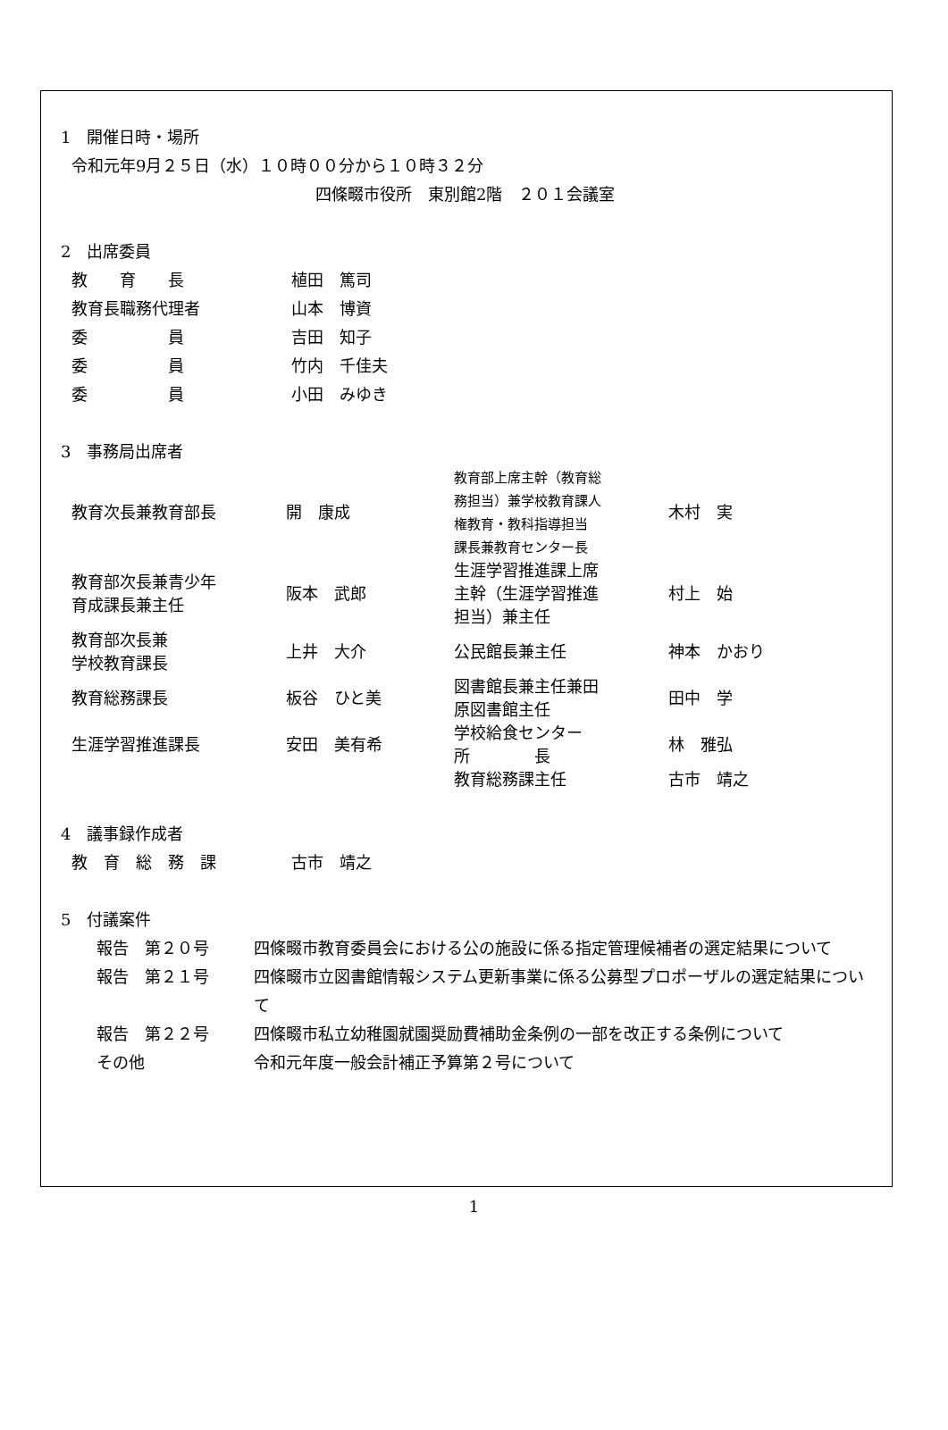1　開催日時・場所
令和元年9月２５日（水）１０時００分から１０時３２分
四條畷市役所　東別館2階　２０１会議室
2　出席委員
| 教 育 長 | 植田 篤司 |
| 教育長職務代理者 | 山本 博資 |
| 委 員 | 吉田 知子 |
| 委 員 | 竹内 千佳夫 |
| 委 員 | 小田 みゆき |
3　事務局出席者
| 教育次長兼教育部長 | 開 康成 | 教育部上席主幹（教育総 務担当）兼学校教育課人 権教育・教科指導担当 課長兼教育センター長 | 木村 実 |
| 教育部次長兼青少年 育成課長兼主任 | 阪本 武郎 | 生涯学習推進課上席 主幹（生涯学習推進 担当）兼主任 | 村上 始 |
| 教育部次長兼 学校教育課長 | 上井 大介 | 公民館長兼主任 | 神本 かおり |
| 教育総務課長 | 板谷 ひと美 | 図書館長兼主任兼田 原図書館主任 | 田中 学 |
| 生涯学習推進課長 | 安田 美有希 | 学校給食センター 所 長 | 林 雅弘 |
| | | 教育総務課主任 | 古市 靖之 |
4　議事録作成者
| 教 育 総 務 課 | 古市 靖之 |
5　付議案件
| 報告 第２０号 | 四條畷市教育委員会における公の施設に係る指定管理候補者の選定結果について |
| 報告 第２１号 | 四條畷市立図書館情報システム更新事業に係る公募型プロポーザルの選定結果について |
| 報告 第２２号 | 四條畷市私立幼稚園就園奨励費補助金条例の一部を改正する条例について |
| その他 | 令和元年度一般会計補正予算第２号について |
1